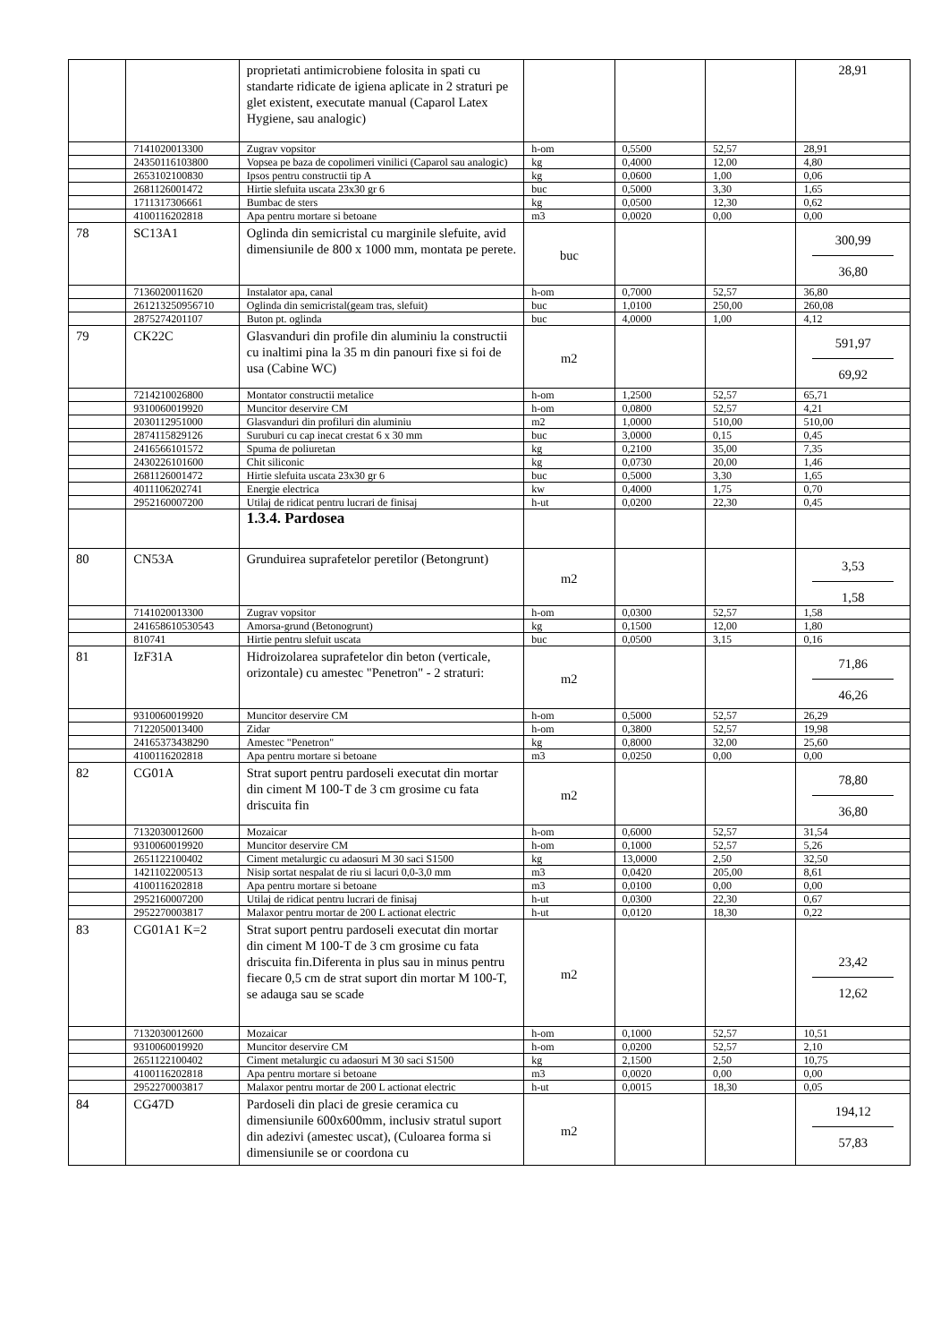| | | proprietati antimicrobiene folosita in spati cu standarte ridicate de igiena aplicate in 2 straturi pe glet existent, executate manual (Caparol Latex Hygiene, sau analogic) | | | | 28,91 |
| | 7141020013300 | Zugrav vopsitor | h-om | 0,5500 | 52,57 | 28,91 |
| | 24350116103800 | Vopsea pe baza de copolimeri vinilici (Caparol sau analogic) | kg | 0,4000 | 12,00 | 4,80 |
| | 2653102100830 | Ipsos pentru constructii tip A | kg | 0,0600 | 1,00 | 0,06 |
| | 2681126001472 | Hirtie slefuita uscata 23x30 gr 6 | buc | 0,5000 | 3,30 | 1,65 |
| | 1711317306661 | Bumbac de sters | kg | 0,0500 | 12,30 | 0,62 |
| | 4100116202818 | Apa pentru mortare si betoane | m3 | 0,0020 | 0,00 | 0,00 |
| 78 | SC13A1 | Oglinda din semicristal cu marginile slefuite, avid dimensiunile de 800 x 1000 mm, montata pe perete. | buc | | | 300,99 36,80 |
| | 7136020011620 | Instalator apa, canal | h-om | 0,7000 | 52,57 | 36,80 |
| | 261213250956710 | Oglinda din semicristal(geam tras, slefuit) | buc | 1,0100 | 250,00 | 260,08 |
| | 2875274201107 | Buton pt. oglinda | buc | 4,0000 | 1,00 | 4,12 |
| 79 | CK22C | Glasvanduri din profile din aluminiu la constructii cu inaltimi pina la 35 m din panouri fixe si foi de usa (Cabine WC) | m2 | | | 591,97 69,92 |
| | 7214210026800 | Montator constructii metalice | h-om | 1,2500 | 52,57 | 65,71 |
| | 9310060019920 | Muncitor deservire CM | h-om | 0,0800 | 52,57 | 4,21 |
| | 2030112951000 | Glasvanduri din profiluri din aluminiu | m2 | 1,0000 | 510,00 | 510,00 |
| | 2874115829126 | Suruburi cu cap inecat crestat 6 x 30 mm | buc | 3,0000 | 0,15 | 0,45 |
| | 2416566101572 | Spuma de poliuretan | kg | 0,2100 | 35,00 | 7,35 |
| | 2430226101600 | Chit siliconic | kg | 0,0730 | 20,00 | 1,46 |
| | 2681126001472 | Hirtie slefuita uscata 23x30 gr 6 | buc | 0,5000 | 3,30 | 1,65 |
| | 4011106202741 | Energie electrica | kw | 0,4000 | 1,75 | 0,70 |
| | 2952160007200 | Utilaj de ridicat pentru lucrari de finisaj | h-ut | 0,0200 | 22,30 | 0,45 |
| | | 1.3.4. Pardosea | | | | |
| 80 | CN53A | Grunduirea suprafetelor peretilor (Betongrunt) | m2 | | | 3,53 1,58 |
| | 7141020013300 | Zugrav vopsitor | h-om | 0,0300 | 52,57 | 1,58 |
| | 241658610530543 | Amorsa-grund (Betonogrunt) | kg | 0,1500 | 12,00 | 1,80 |
| | 810741 | Hirtie pentru slefuit uscata | buc | 0,0500 | 3,15 | 0,16 |
| 81 | IzF31A | Hidroizolarea suprafetelor din beton (verticale, orizontale) cu amestec "Penetron" - 2 straturi: | m2 | | | 71,86 46,26 |
| | 9310060019920 | Muncitor deservire CM | h-om | 0,5000 | 52,57 | 26,29 |
| | 7122050013400 | Zidar | h-om | 0,3800 | 52,57 | 19,98 |
| | 24165373438290 | Amestec "Penetron" | kg | 0,8000 | 32,00 | 25,60 |
| | 4100116202818 | Apa pentru mortare si betoane | m3 | 0,0250 | 0,00 | 0,00 |
| 82 | CG01A | Strat suport pentru pardoseli executat din mortar din ciment M 100-T de 3 cm grosime cu fata driscuita fin | m2 | | | 78,80 36,80 |
| | 7132030012600 | Mozaicar | h-om | 0,6000 | 52,57 | 31,54 |
| | 9310060019920 | Muncitor deservire CM | h-om | 0,1000 | 52,57 | 5,26 |
| | 2651122100402 | Ciment metalurgic cu adaosuri M 30 saci S1500 | kg | 13,0000 | 2,50 | 32,50 |
| | 1421102200513 | Nisip sortat nespalat de riu si lacuri 0,0-3,0 mm | m3 | 0,0420 | 205,00 | 8,61 |
| | 4100116202818 | Apa pentru mortare si betoane | m3 | 0,0100 | 0,00 | 0,00 |
| | 2952160007200 | Utilaj de ridicat pentru lucrari de finisaj | h-ut | 0,0300 | 22,30 | 0,67 |
| | 2952270003817 | Malaxor pentru mortar de 200 L actionat electric | h-ut | 0,0120 | 18,30 | 0,22 |
| 83 | CG01A1 K=2 | Strat suport pentru pardoseli executat din mortar din ciment M 100-T de 3 cm grosime cu fata driscuita fin.Diferenta in plus sau in minus pentru fiecare 0,5 cm de strat suport din mortar M 100-T, se adauga sau se scade | m2 | | | 23,42 12,62 |
| | 7132030012600 | Mozaicar | h-om | 0,1000 | 52,57 | 10,51 |
| | 9310060019920 | Muncitor deservire CM | h-om | 0,0200 | 52,57 | 2,10 |
| | 2651122100402 | Ciment metalurgic cu adaosuri M 30 saci S1500 | kg | 2,1500 | 2,50 | 10,75 |
| | 4100116202818 | Apa pentru mortare si betoane | m3 | 0,0020 | 0,00 | 0,00 |
| | 2952270003817 | Malaxor pentru mortar de 200 L actionat electric | h-ut | 0,0015 | 18,30 | 0,05 |
| 84 | CG47D | Pardoseli din placi de gresie ceramica cu dimensiunile 600x600mm, inclusiv stratul suport din adezivi (amestec uscat), (Culoarea forma si dimensiunile se or coordona cu | m2 | | | 194,12 57,83 |